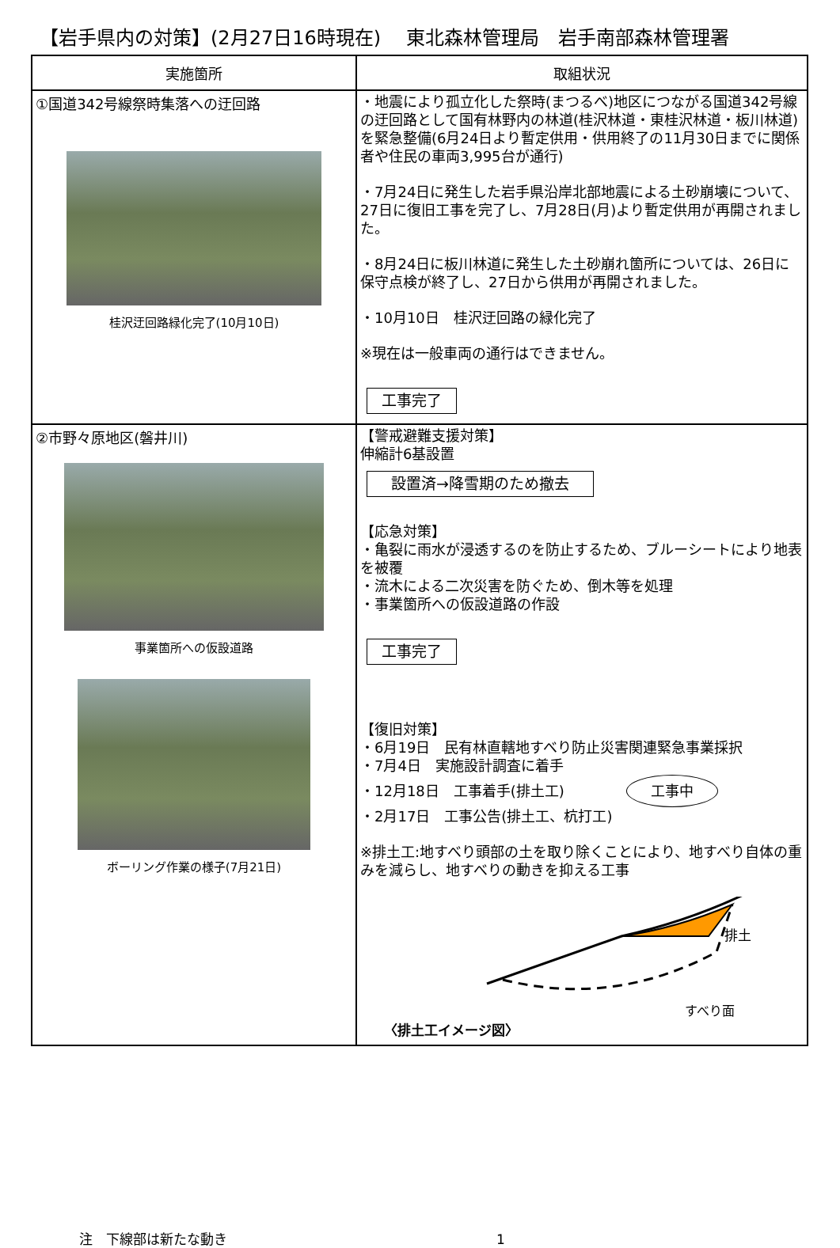【岩手県内の対策】(2月27日16時現在)　 東北森林管理局　岩手南部森林管理署
| 実施箇所 | 取組状況 |
| --- | --- |
| ①国道342号線祭時集落への迂回路 桂沢迂回路緑化完了(10月10日) | ・地震により孤立化した祭時(まつるべ)地区につながる国道342号線の迂回路として国有林野内の林道(桂沢林道・東桂沢林道・板川林道)を緊急整備(6月24日より暫定供用・供用終了の11月30日までに関係者や住民の車両3,995台が通行) ・7月24日に発生した岩手県沿岸北部地震による土砂崩壊について、27日に復旧工事を完了し、7月28日(月)より暫定供用が再開されました。 ・8月24日に板川林道に発生した土砂崩れ箇所については、26日に保守点検が終了し、27日から供用が再開されました。 ・10月10日 桂沢迂回路の緑化完了 ※現在は一般車両の通行はできません。 工事完了 |
| ②市野々原地区(磐井川) 事業箇所への仮設道路 ボーリング作業の様子(7月21日) | 【警戒避難支援対策】 伸縮計6基設置 設置済→降雪期のため撤去 【応急対策】 ・亀裂に雨水が浸透するのを防止するため、ブルーシートにより地表を被覆 ・流木による二次災害を防ぐため、倒木等を処理 ・事業箇所への仮設道路の作設 工事完了 【復旧対策】 ・6月19日 民有林直轄地すべり防止災害関連緊急事業採択 ・7月4日 実施設計調査に着手 ・12月18日 工事着手(排土工) 工事中 ・2月17日 工事公告(排土工、杭打工) ※排土工:地すべり頭部の土を取り除くことにより、地すべり自体の重みを減らし、地すべりの動きを抑える工事 排土 すべり面 〈排土工イメージ図〉 |
注　下線部は新たな動き 1